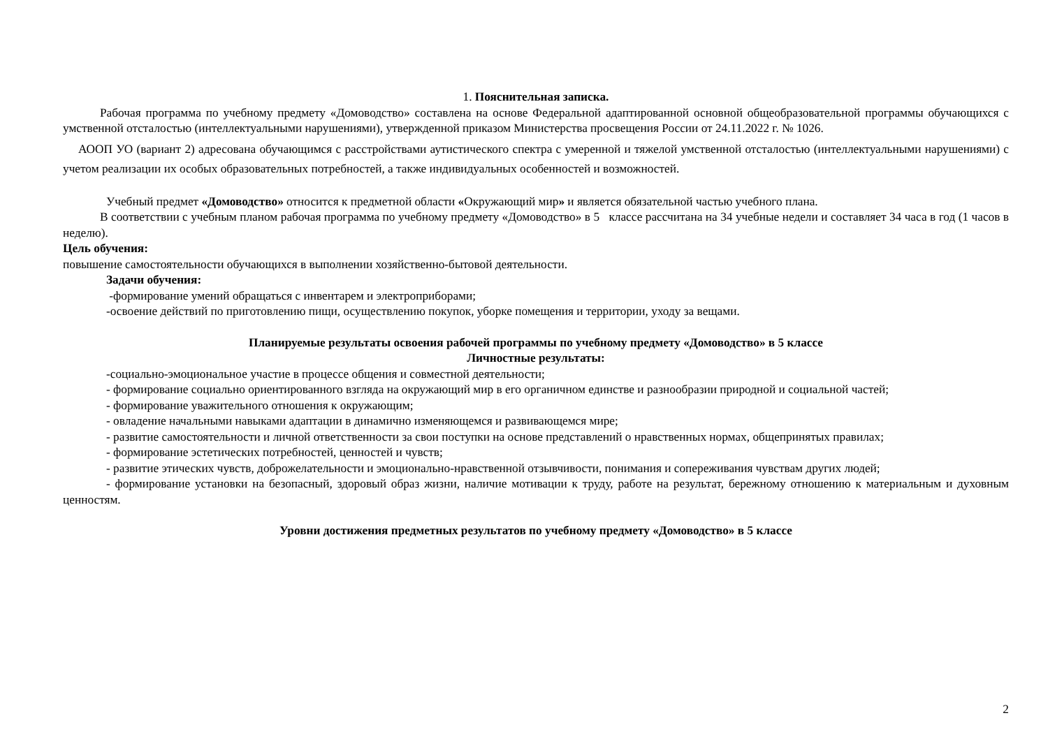1. Пояснительная записка.
Рабочая программа по учебному предмету «Домоводство» составлена на основе Федеральной адаптированной основной общеобразовательной программы обучающихся с умственной отсталостью (интеллектуальными нарушениями), утвержденной приказом Министерства просвещения России от 24.11.2022 г. № 1026.
АООП УО (вариант 2) адресована обучающимся с расстройствами аутистического спектра с умеренной и тяжелой умственной отсталостью (интеллектуальными нарушениями) с учетом реализации их особых образовательных потребностей, а также индивидуальных особенностей и возможностей.
Учебный предмет «Домоводство» относится к предметной области «Окружающий мир» и является обязательной частью учебного плана.
В соответствии с учебным планом рабочая программа по учебному предмету «Домоводство» в 5 классе рассчитана на 34 учебные недели и составляет 34 часа в год (1 часов в неделю).
Цель обучения:
повышение самостоятельности обучающихся в выполнении хозяйственно-бытовой деятельности.
Задачи обучения:
-формирование умений обращаться с инвентарем и электроприборами;
-освоение действий по приготовлению пищи, осуществлению покупок, уборке помещения и территории, уходу за вещами.
Планируемые результаты освоения рабочей программы по учебному предмету «Домоводство» в 5 классе
Личностные результаты:
-социально-эмоциональное участие в процессе общения и совместной деятельности;
- формирование социально ориентированного взгляда на окружающий мир в его органичном единстве и разнообразии природной и социальной частей;
- формирование уважительного отношения к окружающим;
- овладение начальными навыками адаптации в динамично изменяющемся и развивающемся мире;
- развитие самостоятельности и личной ответственности за свои поступки на основе представлений о нравственных нормах, общепринятых правилах;
- формирование эстетических потребностей, ценностей и чувств;
- развитие этических чувств, доброжелательности и эмоционально-нравственной отзывчивости, понимания и сопереживания чувствам других людей;
- формирование установки на безопасный, здоровый образ жизни, наличие мотивации к труду, работе на результат, бережному отношению к материальным и духовным ценностям.
Уровни достижения предметных результатов по учебному предмету «Домоводство» в 5 классе
2